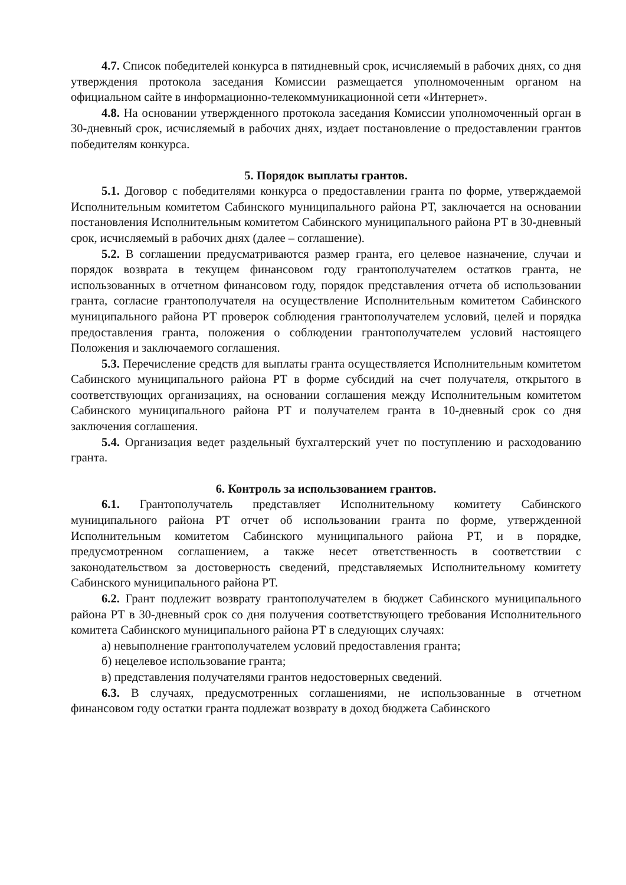4.7. Список победителей конкурса в пятидневный срок, исчисляемый в рабочих днях, со дня утверждения протокола заседания Комиссии размещается уполномоченным органом на официальном сайте в информационно-телекоммуникационной сети «Интернет».
4.8. На основании утвержденного протокола заседания Комиссии уполномоченный орган в 30-дневный срок, исчисляемый в рабочих днях, издает постановление о предоставлении грантов победителям конкурса.
5. Порядок выплаты грантов.
5.1. Договор с победителями конкурса о предоставлении гранта по форме, утверждаемой Исполнительным комитетом Сабинского муниципального района РТ, заключается на основании постановления Исполнительным комитетом Сабинского муниципального района РТ в 30-дневный срок, исчисляемый в рабочих днях (далее – соглашение).
5.2. В соглашении предусматриваются размер гранта, его целевое назначение, случаи и порядок возврата в текущем финансовом году грантополучателем остатков гранта, не использованных в отчетном финансовом году, порядок представления отчета об использовании гранта, согласие грантополучателя на осуществление Исполнительным комитетом Сабинского муниципального района РТ проверок соблюдения грантополучателем условий, целей и порядка предоставления гранта, положения о соблюдении грантополучателем условий настоящего Положения и заключаемого соглашения.
5.3. Перечисление средств для выплаты гранта осуществляется Исполнительным комитетом Сабинского муниципального района РТ в форме субсидий на счет получателя, открытого в соответствующих организациях, на основании соглашения между Исполнительным комитетом Сабинского муниципального района РТ и получателем гранта в 10-дневный срок со дня заключения соглашения.
5.4. Организация ведет раздельный бухгалтерский учет по поступлению и расходованию гранта.
6. Контроль за использованием грантов.
6.1. Грантополучатель представляет Исполнительному комитету Сабинского муниципального района РТ отчет об использовании гранта по форме, утвержденной Исполнительным комитетом Сабинского муниципального района РТ, и в порядке, предусмотренном соглашением, а также несет ответственность в соответствии с законодательством за достоверность сведений, представляемых Исполнительному комитету Сабинского муниципального района РТ.
6.2. Грант подлежит возврату грантополучателем в бюджет Сабинского муниципального района РТ в 30-дневный срок со дня получения соответствующего требования Исполнительного комитета Сабинского муниципального района РТ в следующих случаях:
а) невыполнение грантополучателем условий предоставления гранта;
б) нецелевое использование гранта;
в) представления получателями грантов недостоверных сведений.
6.3. В случаях, предусмотренных соглашениями, не использованные в отчетном финансовом году остатки гранта подлежат возврату в доход бюджета Сабинского